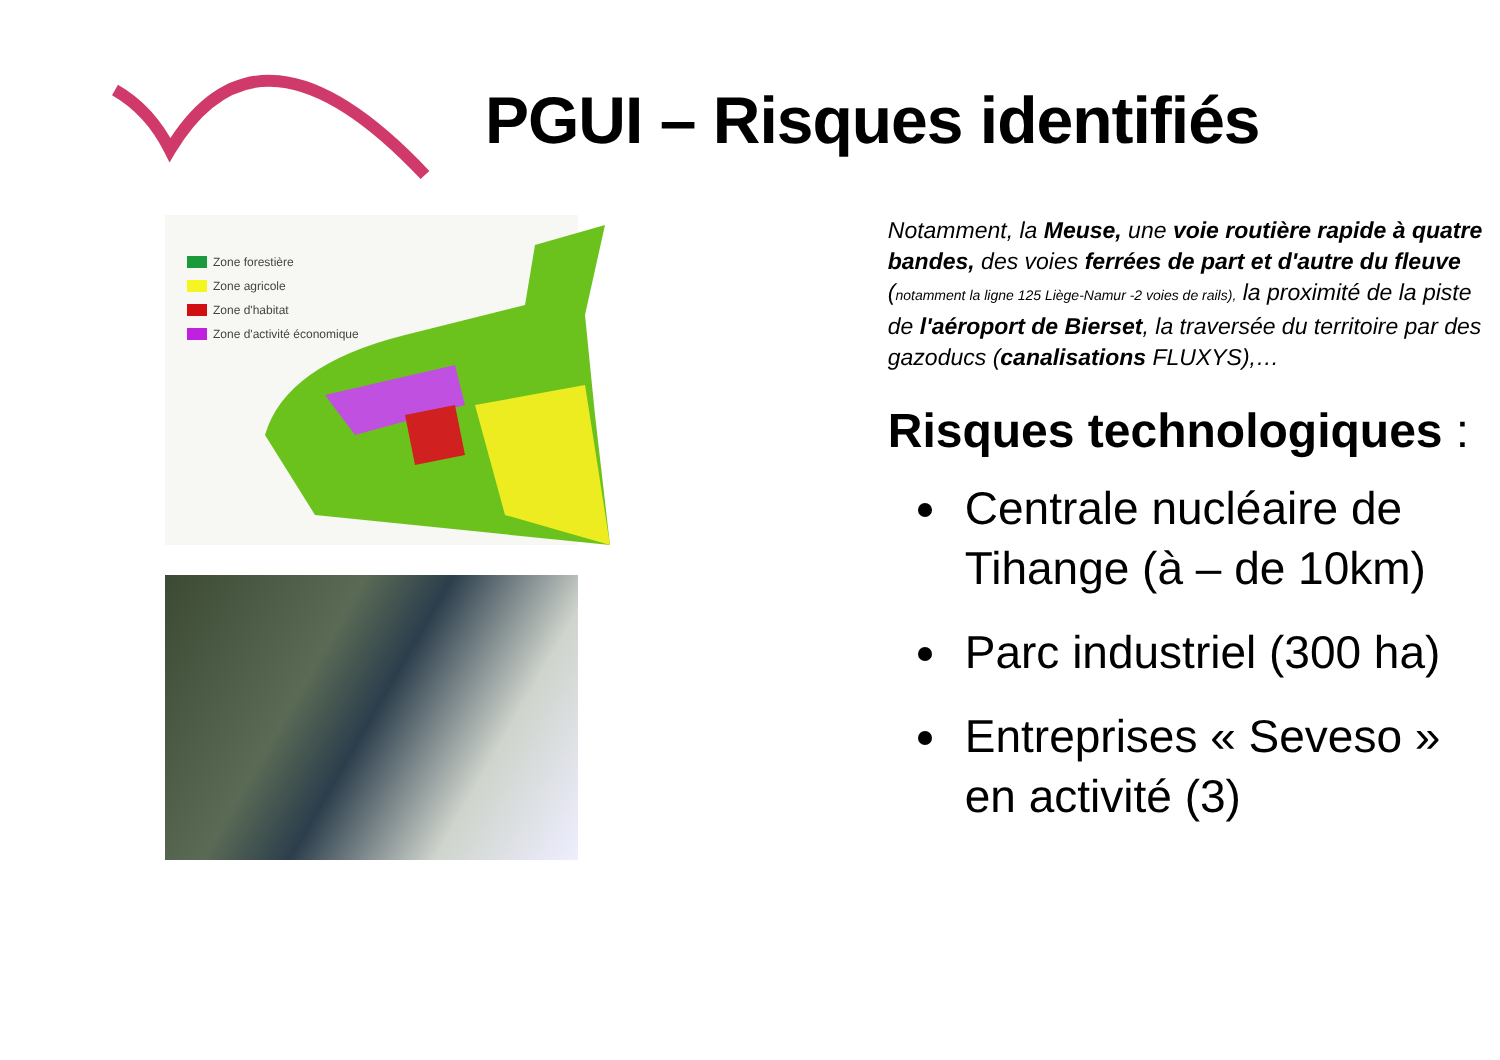PGUI – Risques identifiés
Zone forestière
Zone agricole
Zone d'habitat
Zone d'activité économique
Notamment, la Meuse, une voie routière rapide à quatre bandes, des voies ferrées de part et d'autre du fleuve (notamment la ligne 125 Liège-Namur -2 voies de rails), la proximité de la piste de l'aéroport de Bierset, la traversée du territoire par des gazoducs (canalisations FLUXYS),…
Risques technologiques :
Centrale nucléaire de Tihange (à – de 10km)
Parc industriel (300 ha)
Entreprises « Seveso » en activité (3)